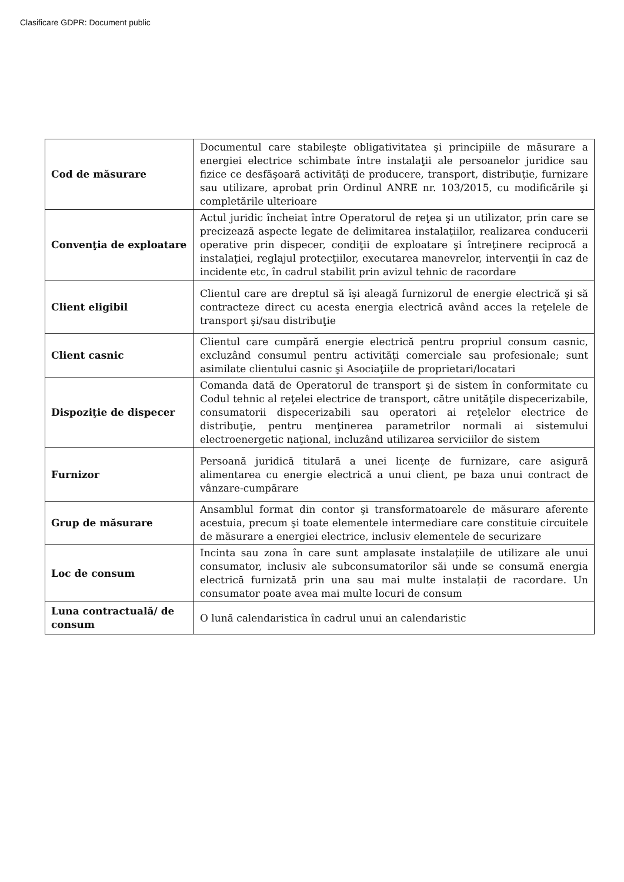Clasificare GDPR: Document public
| Cod de măsurare | Documentul care stabileşte obligativitatea şi principiile de măsurare a energiei electrice schimbate între instalaţii ale persoanelor juridice sau fizice ce desfăşoară activităţi de producere, transport, distribuţie, furnizare sau utilizare, aprobat prin Ordinul ANRE nr. 103/2015, cu modificările şi completările ulterioare |
| Convenţia de exploatare | Actul juridic încheiat între Operatorul de reţea şi un utilizator, prin care se precizează aspecte legate de delimitarea instalaţiilor, realizarea conducerii operative prin dispecer, condiţii de exploatare şi întreţinere reciprocă a instalaţiei, reglajul protecţiilor, executarea manevrelor, intervenţii în caz de incidente etc, în cadrul stabilit prin avizul tehnic de racordare |
| Client eligibil | Clientul care are dreptul să îşi aleagă furnizorul de energie electrică şi să contracteze direct cu acesta energia electrică având acces la reţelele de transport şi/sau distribuţie |
| Client casnic | Clientul care cumpără energie electrică pentru propriul consum casnic, excluzând consumul pentru activităţi comerciale sau profesionale; sunt asimilate clientului casnic şi Asociaţiile de proprietari/locatari |
| Dispoziţie de dispecer | Comanda dată de Operatorul de transport şi de sistem în conformitate cu Codul tehnic al reţelei electrice de transport, către unităţile dispecerizabile, consumatorii dispecerizabili sau operatori ai reţelelor electrice de distribuţie, pentru menţinerea parametrilor normali ai sistemului electroenergetic naţional, incluzând utilizarea serviciilor de sistem |
| Furnizor | Persoană juridică titulară a unei licenţe de furnizare, care asigură alimentarea cu energie electrică a unui client, pe baza unui contract de vânzare-cumpărare |
| Grup de măsurare | Ansamblul format din contor şi transformatoarele de măsurare aferente acestuia, precum şi toate elementele intermediare care constituie circuitele de măsurare a energiei electrice, inclusiv elementele de securizare |
| Loc de consum | Incinta sau zona în care sunt amplasate instalațiile de utilizare ale unui consumator, inclusiv ale subconsumatorilor săi unde se consumă energia electrică furnizată prin una sau mai multe instalații de racordare. Un consumator poate avea mai multe locuri de consum |
| Luna contractuală/ de consum | O lună calendaristica în cadrul unui an calendaristic |